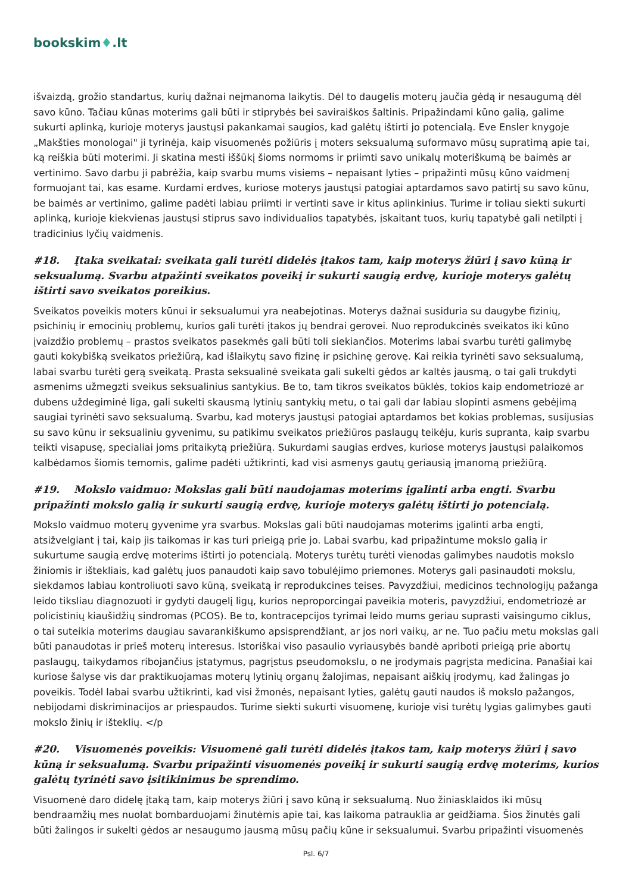bookskim♦.lt
išvaizdą, grožio standartus, kurių dažnai neįmanoma laikytis. Dėl to daugelis moterų jaučia gėdą ir nesaugumą dėl savo kūno. Tačiau kūnas moterims gali būti ir stiprybės bei saviraiškos šaltinis. Pripažindami kūno galią, galime sukurti aplinką, kurioje moterys jaustųsi pakankamai saugios, kad galėtų ištirti jo potencialą. Eve Ensler knygoje „Makšties monologai" ji tyrinėja, kaip visuomenės požiūris į moters seksualumą suformavo mūsų supratimą apie tai, ką reiškia būti moterimi. Ji skatina mesti iššūkį šioms normoms ir priimti savo unikalų moteriškumą be baimės ar vertinimo. Savo darbu ji pabrėžia, kaip svarbu mums visiems – nepaisant lyties – pripažinti mūsų kūno vaidmenį formuojant tai, kas esame. Kurdami erdves, kuriose moterys jaustųsi patogiai aptardamos savo patirtį su savo kūnu, be baimės ar vertinimo, galime padėti labiau priimti ir vertinti save ir kitus aplinkinius. Turime ir toliau siekti sukurti aplinką, kurioje kiekvienas jaustųsi stiprus savo individualios tapatybės, įskaitant tuos, kurių tapatybė gali netilpti į tradicinius lyčių vaidmenis.
#18. Įtaka sveikatai: sveikata gali turėti didelės įtakos tam, kaip moterys žiūri į savo kūną ir seksualumą. Svarbu atpažinti sveikatos poveikį ir sukurti saugią erdvę, kurioje moterys galėtų ištirti savo sveikatos poreikius.
Sveikatos poveikis moters kūnui ir seksualumui yra neabejotinas. Moterys dažnai susiduria su daugybe fizinių, psichinių ir emocinių problemų, kurios gali turėti įtakos jų bendrai gerovei. Nuo reprodukcinės sveikatos iki kūno įvaizdžio problemų – prastos sveikatos pasekmės gali būti toli siekiančios. Moterims labai svarbu turėti galimybę gauti kokybišką sveikatos priežiūrą, kad išlaikytų savo fizinę ir psichinę gerovę. Kai reikia tyrinėti savo seksualumą, labai svarbu turėti gerą sveikatą. Prasta seksualinė sveikata gali sukelti gėdos ar kaltės jausmą, o tai gali trukdyti asmenims užmegzti sveikus seksualinius santykius. Be to, tam tikros sveikatos būklės, tokios kaip endometriozė ar dubens uždegiminė liga, gali sukelti skausmą lytinių santykių metu, o tai gali dar labiau slopinti asmens gebėjimą saugiai tyrinėti savo seksualumą. Svarbu, kad moterys jaustųsi patogiai aptardamos bet kokias problemas, susijusias su savo kūnu ir seksualiniu gyvenimu, su patikimu sveikatos priežiūros paslaugų teikėju, kuris supranta, kaip svarbu teikti visapusę, specialiai joms pritaikytą priežiūrą. Sukurdami saugias erdves, kuriose moterys jaustųsi palaikomos kalbėdamos šiomis temomis, galime padėti užtikrinti, kad visi asmenys gautų geriausią įmanomą priežiūrą.
#19. Mokslo vaidmuo: Mokslas gali būti naudojamas moterims įgalinti arba engti. Svarbu pripažinti mokslo galią ir sukurti saugią erdvę, kurioje moterys galėtų ištirti jo potencialą.
Mokslo vaidmuo moterų gyvenime yra svarbus. Mokslas gali būti naudojamas moterims įgalinti arba engti, atsižvelgiant į tai, kaip jis taikomas ir kas turi prieigą prie jo. Labai svarbu, kad pripažintume mokslo galią ir sukurtume saugią erdvę moterims ištirti jo potencialą. Moterys turėtų turėti vienodas galimybes naudotis mokslo žiniomis ir ištekliais, kad galėtų juos panaudoti kaip savo tobulėjimo priemones. Moterys gali pasinaudoti mokslu, siekdamos labiau kontroliuoti savo kūną, sveikatą ir reprodukcines teises. Pavyzdžiui, medicinos technologijų pažanga leido tiksliau diagnozuoti ir gydyti daugelį ligų, kurios neproporcingai paveikia moteris, pavyzdžiui, endometriozė ar policistinių kiaušidžių sindromas (PCOS). Be to, kontracepcijos tyrimai leido mums geriau suprasti vaisingumo ciklus, o tai suteikia moterims daugiau savarankiškumo apsisprendžiant, ar jos nori vaikų, ar ne. Tuo pačiu metu mokslas gali būti panaudotas ir prieš moterų interesus. Istoriškai viso pasaulio vyriausybės bandė apriboti prieigą prie abortų paslaugų, taikydamos ribojančius įstatymus, pagrįstus pseudomokslu, o ne įrodymais pagrįsta medicina. Panašiai kai kuriose šalyse vis dar praktikuojamas moterų lytinių organų žalojimas, nepaisant aiškių įrodymų, kad žalingas jo poveikis. Todėl labai svarbu užtikrinti, kad visi žmonės, nepaisant lyties, galėtų gauti naudos iš mokslo pažangos, nebijodami diskriminacijos ar priespaudos. Turime siekti sukurti visuomenę, kurioje visi turėtų lygias galimybes gauti mokslo žinių ir išteklių. </p
#20. Visuomenės poveikis: Visuomenė gali turėti didelės įtakos tam, kaip moterys žiūri į savo kūną ir seksualumą. Svarbu pripažinti visuomenės poveikį ir sukurti saugią erdvę moterims, kurios galėtų tyrinėti savo įsitikinimus be sprendimo.
Visuomenė daro didelę įtaką tam, kaip moterys žiūri į savo kūną ir seksualumą. Nuo žiniasklaidos iki mūsų bendraamžių mes nuolat bombarduojami žinutėmis apie tai, kas laikoma patrauklia ar geidžiama. Šios žinutės gali būti žalingos ir sukelti gėdos ar nesaugumo jausmą mūsų pačių kūne ir seksualumui. Svarbu pripažinti visuomenės
Psl. 6/7